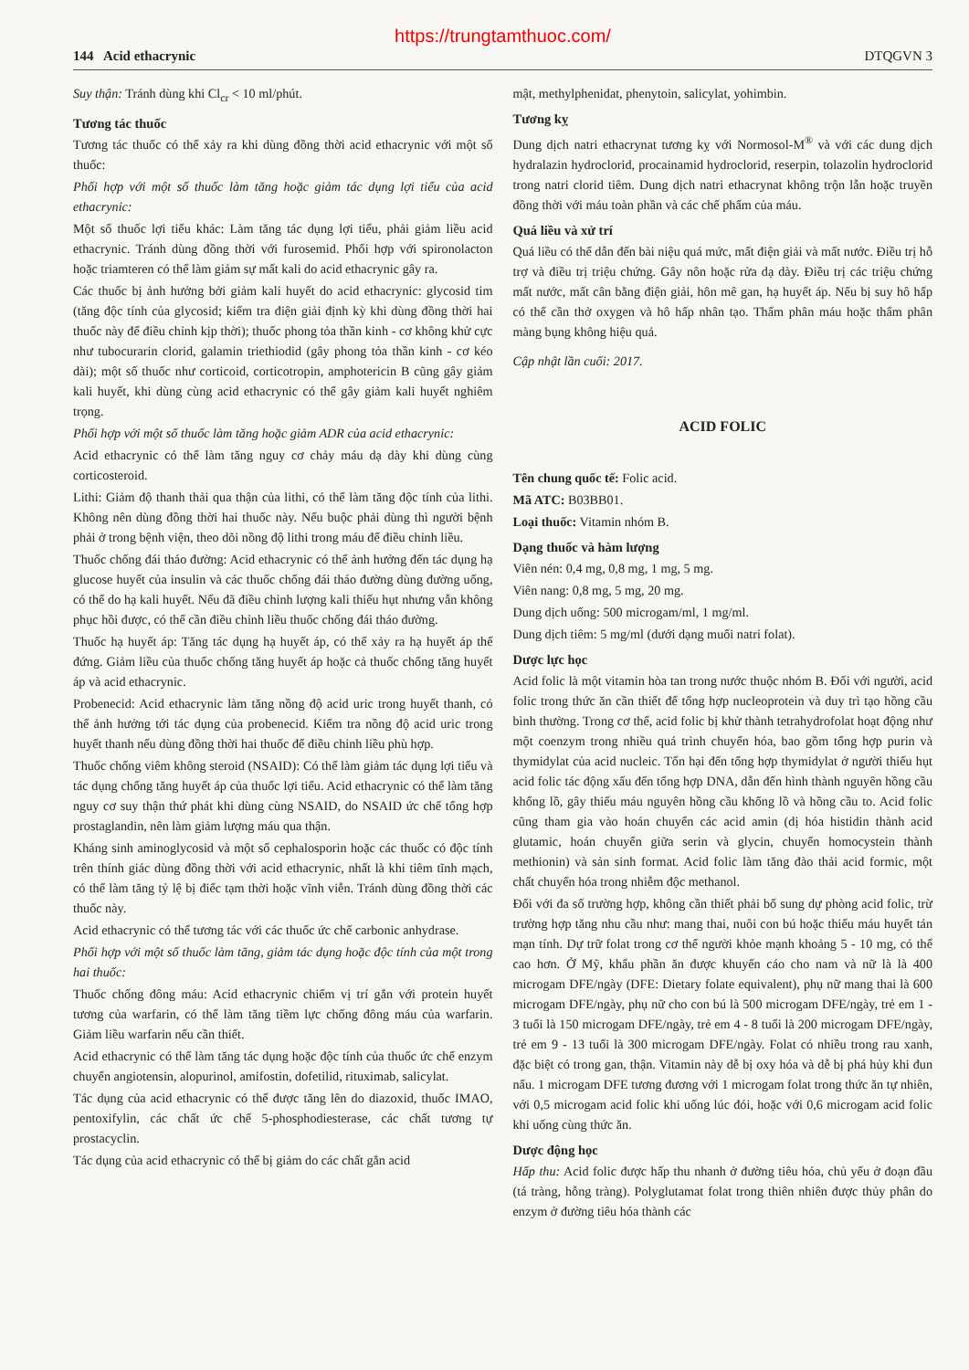https://trungtamthuoc.com/
144 Acid ethacrynic DTQGVN 3
Suy thận: Tránh dùng khi Cl<sub>cr</sub> < 10 ml/phút.
Tương tác thuốc
Tương tác thuốc có thể xảy ra khi dùng đồng thời acid ethacrynic với một số thuốc:
Phối hợp với một số thuốc làm tăng hoặc giảm tác dụng lợi tiểu của acid ethacrynic:
Một số thuốc lợi tiểu khác: Làm tăng tác dụng lợi tiểu, phải giảm liều acid ethacrynic. Tránh dùng đồng thời với furosemid. Phối hợp với spironolacton hoặc triamteren có thể làm giảm sự mất kali do acid ethacrynic gây ra.
Các thuốc bị ảnh hưởng bởi giảm kali huyết do acid ethacrynic: glycosid tim (tăng độc tính của glycosid; kiểm tra điện giải định kỳ khi dùng đồng thời hai thuốc này để điều chỉnh kịp thời); thuốc phong tỏa thần kinh - cơ không khử cực như tubocurarin clorid, galamin triethiodid (gây phong tỏa thần kinh - cơ kéo dài); một số thuốc như corticoid, corticotropin, amphotericin B cũng gây giảm kali huyết, khi dùng cùng acid ethacrynic có thể gây giảm kali huyết nghiêm trọng.
Phối hợp với một số thuốc làm tăng hoặc giảm ADR của acid ethacrynic:
Acid ethacrynic có thể làm tăng nguy cơ chảy máu dạ dày khi dùng cùng corticosteroid.
Lithi: Giảm độ thanh thải qua thận của lithi, có thể làm tăng độc tính của lithi. Không nên dùng đồng thời hai thuốc này. Nếu buộc phải dùng thì người bệnh phải ở trong bệnh viện, theo dõi nồng độ lithi trong máu để điều chỉnh liều.
Thuốc chống đái tháo đường: Acid ethacrynic có thể ảnh hưởng đến tác dụng hạ glucose huyết của insulin và các thuốc chống đái tháo đường dùng đường uống, có thể do hạ kali huyết. Nếu đã điều chỉnh lượng kali thiếu hụt nhưng vẫn không phục hồi được, có thể cần điều chỉnh liều thuốc chống đái tháo đường.
Thuốc hạ huyết áp: Tăng tác dụng hạ huyết áp, có thể xảy ra hạ huyết áp thế đứng. Giảm liều của thuốc chống tăng huyết áp hoặc cả thuốc chống tăng huyết áp và acid ethacrynic.
Probenecid: Acid ethacrynic làm tăng nồng độ acid uric trong huyết thanh, có thể ảnh hưởng tới tác dụng của probenecid. Kiểm tra nồng độ acid uric trong huyết thanh nếu dùng đồng thời hai thuốc để điều chỉnh liều phù hợp.
Thuốc chống viêm không steroid (NSAID): Có thể làm giảm tác dụng lợi tiểu và tác dụng chống tăng huyết áp của thuốc lợi tiểu. Acid ethacrynic có thể làm tăng nguy cơ suy thận thứ phát khi dùng cùng NSAID, do NSAID ức chế tổng hợp prostaglandin, nên làm giảm lượng máu qua thận.
Kháng sinh aminoglycosid và một số cephalosporin hoặc các thuốc có độc tính trên thính giác dùng đồng thời với acid ethacrynic, nhất là khi tiêm tĩnh mạch, có thể làm tăng tỷ lệ bị điếc tạm thời hoặc vĩnh viễn. Tránh dùng đồng thời các thuốc này.
Acid ethacrynic có thể tương tác với các thuốc ức chế carbonic anhydrase.
Phối hợp với một số thuốc làm tăng, giảm tác dụng hoặc độc tính của một trong hai thuốc:
Thuốc chống đông máu: Acid ethacrynic chiếm vị trí gắn với protein huyết tương của warfarin, có thể làm tăng tiềm lực chống đông máu của warfarin. Giảm liều warfarin nếu cần thiết.
Acid ethacrynic có thể làm tăng tác dụng hoặc độc tính của thuốc ức chế enzym chuyển angiotensin, alopurinol, amifostin, dofetilid, rituximab, salicylat.
Tác dụng của acid ethacrynic có thể được tăng lên do diazoxid, thuốc IMAO, pentoxifylin, các chất ức chế 5-phosphodiesterase, các chất tương tự prostacyclin.
Tác dụng của acid ethacrynic có thể bị giảm do các chất gắn acid
mật, methylphenidat, phenytoin, salicylat, yohimbin.
Tương kỵ
Dung dịch natri ethacrynat tương kỵ với Normosol-M<sup>®</sup> và với các dung dịch hydralazin hydroclorid, procainamid hydroclorid, reserpin, tolazolin hydroclorid trong natri clorid tiêm. Dung dịch natri ethacrynat không trộn lẫn hoặc truyền đồng thời với máu toàn phần và các chế phẩm của máu.
Quá liều và xử trí
Quá liều có thể dẫn đến bài niệu quá mức, mất điện giải và mất nước. Điều trị hỗ trợ và điều trị triệu chứng. Gây nôn hoặc rửa dạ dày. Điều trị các triệu chứng mất nước, mất cân bằng điện giải, hôn mê gan, hạ huyết áp. Nếu bị suy hô hấp có thể cần thở oxygen và hô hấp nhân tạo. Thẩm phân máu hoặc thẩm phân màng bụng không hiệu quả.
Cập nhật lần cuối: 2017.
ACID FOLIC
Tên chung quốc tế: Folic acid.
Mã ATC: B03BB01.
Loại thuốc: Vitamin nhóm B.
Dạng thuốc và hàm lượng
Viên nén: 0,4 mg, 0,8 mg, 1 mg, 5 mg.
Viên nang: 0,8 mg, 5 mg, 20 mg.
Dung dịch uống: 500 microgam/ml, 1 mg/ml.
Dung dịch tiêm: 5 mg/ml (dưới dạng muối natri folat).
Dược lực học
Acid folic là một vitamin hòa tan trong nước thuộc nhóm B. Đối với người, acid folic trong thức ăn cần thiết để tổng hợp nucleoprotein và duy trì tạo hồng cầu bình thường. Trong cơ thể, acid folic bị khử thành tetrahydrofolat hoạt động như một coenzym trong nhiều quá trình chuyển hóa, bao gồm tổng hợp purin và thymidylat của acid nucleic. Tổn hại đến tổng hợp thymidylat ở người thiếu hụt acid folic tác động xấu đến tổng hợp DNA, dẫn đến hình thành nguyên hồng cầu khổng lồ, gây thiếu máu nguyên hồng cầu khổng lồ và hồng cầu to. Acid folic cũng tham gia vào hoán chuyển các acid amin (dị hóa histidin thành acid glutamic, hoán chuyển giữa serin và glycin, chuyển homocystein thành methionin) và sản sinh format. Acid folic làm tăng đào thải acid formic, một chất chuyển hóa trong nhiễm độc methanol.
Đối với đa số trường hợp, không cần thiết phải bổ sung dự phòng acid folic, trừ trường hợp tăng nhu cầu như: mang thai, nuôi con bú hoặc thiếu máu huyết tán mạn tính. Dự trữ folat trong cơ thể người khỏe mạnh khoảng 5 - 10 mg, có thể cao hơn. Ở Mỹ, khẩu phần ăn được khuyến cáo cho nam và nữ là là 400 microgam DFE/ngày (DFE: Dietary folate equivalent), phụ nữ mang thai là 600 microgam DFE/ngày, phụ nữ cho con bú là 500 microgam DFE/ngày, trẻ em 1 - 3 tuổi là 150 microgam DFE/ngày, trẻ em 4 - 8 tuổi là 200 microgam DFE/ngày, trẻ em 9 - 13 tuổi là 300 microgam DFE/ngày. Folat có nhiều trong rau xanh, đặc biệt có trong gan, thận. Vitamin này dễ bị oxy hóa và dễ bị phá hủy khi đun nấu. 1 microgam DFE tương đương với 1 microgam folat trong thức ăn tự nhiên, với 0,5 microgam acid folic khi uống lúc đói, hoặc với 0,6 microgam acid folic khi uống cùng thức ăn.
Dược động học
Hấp thu: Acid folic được hấp thu nhanh ở đường tiêu hóa, chủ yếu ở đoạn đầu (tá tràng, hỗng tràng). Polyglutamat folat trong thiên nhiên được thủy phân do enzym ở đường tiêu hóa thành các